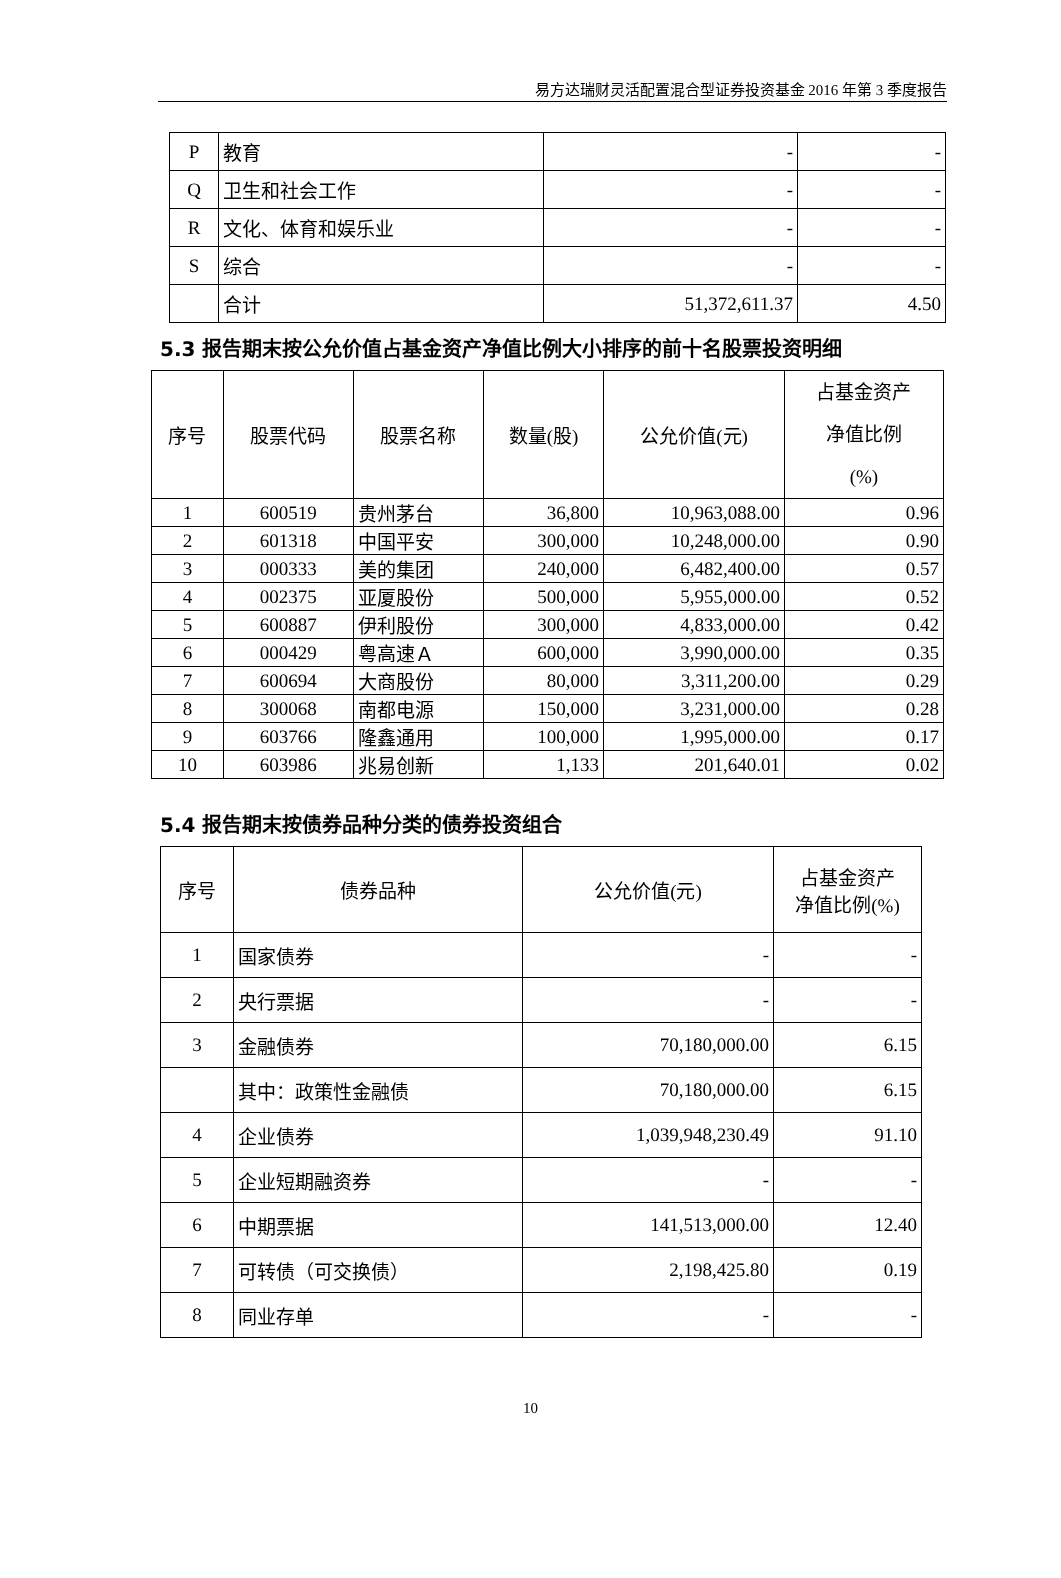易方达瑞财灵活配置混合型证券投资基金 2016 年第 3 季度报告
| P | 教育 | - | - |
| Q | 卫生和社会工作 | - | - |
| R | 文化、体育和娱乐业 | - | - |
| S | 综合 | - | - |
| | 合计 | 51,372,611.37 | 4.50 |
5.3 报告期末按公允价值占基金资产净值比例大小排序的前十名股票投资明细
| 序号 | 股票代码 | 股票名称 | 数量(股) | 公允价值(元) | 占基金资产 净值比例 (%) |
| --- | --- | --- | --- | --- | --- |
| 1 | 600519 | 贵州茅台 | 36,800 | 10,963,088.00 | 0.96 |
| 2 | 601318 | 中国平安 | 300,000 | 10,248,000.00 | 0.90 |
| 3 | 000333 | 美的集团 | 240,000 | 6,482,400.00 | 0.57 |
| 4 | 002375 | 亚厦股份 | 500,000 | 5,955,000.00 | 0.52 |
| 5 | 600887 | 伊利股份 | 300,000 | 4,833,000.00 | 0.42 |
| 6 | 000429 | 粤高速Ａ | 600,000 | 3,990,000.00 | 0.35 |
| 7 | 600694 | 大商股份 | 80,000 | 3,311,200.00 | 0.29 |
| 8 | 300068 | 南都电源 | 150,000 | 3,231,000.00 | 0.28 |
| 9 | 603766 | 隆鑫通用 | 100,000 | 1,995,000.00 | 0.17 |
| 10 | 603986 | 兆易创新 | 1,133 | 201,640.01 | 0.02 |
5.4 报告期末按债券品种分类的债券投资组合
| 序号 | 债券品种 | 公允价值(元) | 占基金资产 净值比例(%) |
| --- | --- | --- | --- |
| 1 | 国家债券 | - | - |
| 2 | 央行票据 | - | - |
| 3 | 金融债券 | 70,180,000.00 | 6.15 |
| | 其中：政策性金融债 | 70,180,000.00 | 6.15 |
| 4 | 企业债券 | 1,039,948,230.49 | 91.10 |
| 5 | 企业短期融资券 | - | - |
| 6 | 中期票据 | 141,513,000.00 | 12.40 |
| 7 | 可转债（可交换债） | 2,198,425.80 | 0.19 |
| 8 | 同业存单 | - | - |
10